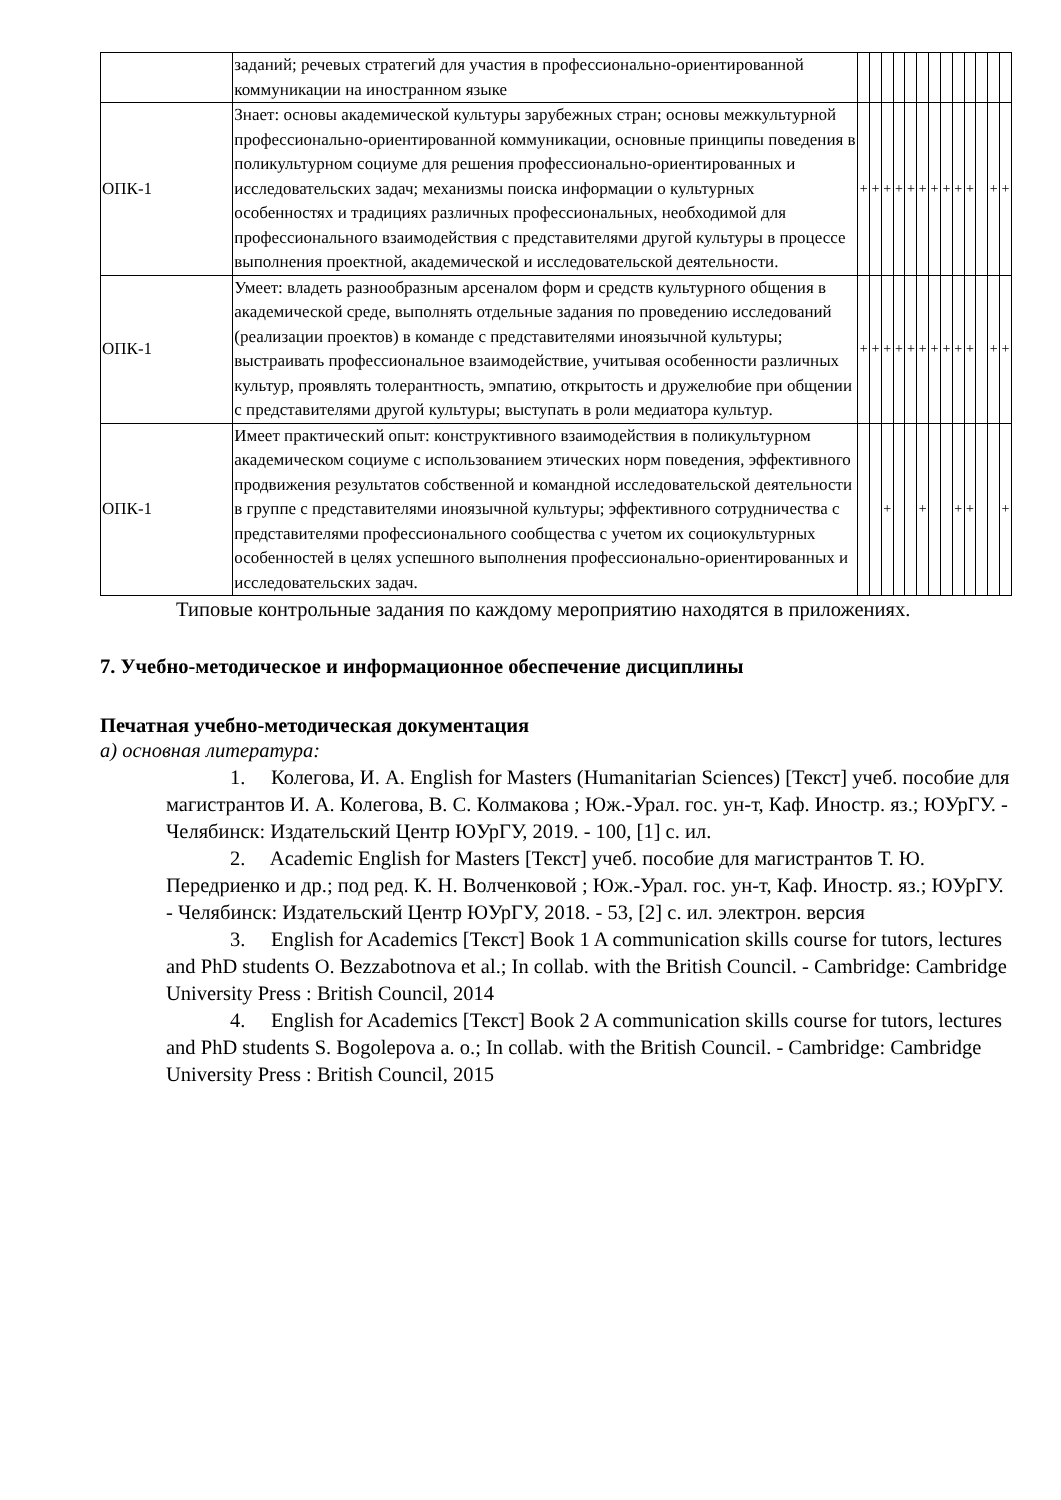| | заданий; речевых стратегий для участия в профессионально-ориентированной коммуникации на иностранном языке | | | | | | | | | | | | | |
| ОПК-1 | Знает: основы академической культуры зарубежных стран; основы межкультурной профессионально-ориентированной коммуникации, основные принципы поведения в поликультурном социуме для решения профессионально-ориентированных и исследовательских задач; механизмы поиска информации о культурных особенностях и традициях различных профессиональных, необходимой для профессионального взаимодействия с представителями другой культуры в процессе выполнения проектной, академической и исследовательской деятельности. | + | + | + | + | + | + | + | + | + | + | | + | + |
| ОПК-1 | Умеет: владеть разнообразным арсеналом форм и средств культурного общения в академической среде, выполнять отдельные задания по проведению исследований (реализации проектов) в команде с представителями иноязычной культуры; выстраивать профессиональное взаимодействие, учитывая особенности различных культур, проявлять толерантность, эмпатию, открытость и дружелюбие при общении с представителями другой культуры; выступать в роли медиатора культур. | + | + | + | + | + | + | + | + | + | + | | + | + |
| ОПК-1 | Имеет практический опыт: конструктивного взаимодействия в поликультурном академическом социуме с использованием этических норм поведения, эффективного продвижения результатов собственной и командной исследовательской деятельности в группе с представителями иноязычной культуры; эффективного сотрудничества с представителями профессионального сообщества с учетом их социокультурных особенностей в целях успешного выполнения профессионально-ориентированных и исследовательских задач. | | | + | | | + | | | + | + | | | + |
Типовые контрольные задания по каждому мероприятию находятся в приложениях.
7. Учебно-методическое и информационное обеспечение дисциплины
Печатная учебно-методическая документация
а) основная литература:
1. Колегова, И. А. English for Masters (Humanitarian Sciences) [Текст] учеб. пособие для магистрантов И. А. Колегова, В. С. Колмакова ; Юж.-Урал. гос. ун-т, Каф. Иностр. яз.; ЮУрГУ. - Челябинск: Издательский Центр ЮУрГУ, 2019. - 100, [1] с. ил.
2. Academic English for Masters [Текст] учеб. пособие для магистрантов Т. Ю. Передриенко и др.; под ред. К. Н. Волченковой ; Юж.-Урал. гос. ун-т, Каф. Иностр. яз.; ЮУрГУ. - Челябинск: Издательский Центр ЮУрГУ, 2018. - 53, [2] с. ил. электрон. версия
3. English for Academics [Текст] Book 1 A communication skills course for tutors, lectures and PhD students O. Bezzabotnova et al.; In collab. with the British Council. - Cambridge: Cambridge University Press : British Council, 2014
4. English for Academics [Текст] Book 2 A communication skills course for tutors, lectures and PhD students S. Bogolepova a. o.; In collab. with the British Council. - Cambridge: Cambridge University Press : British Council, 2015